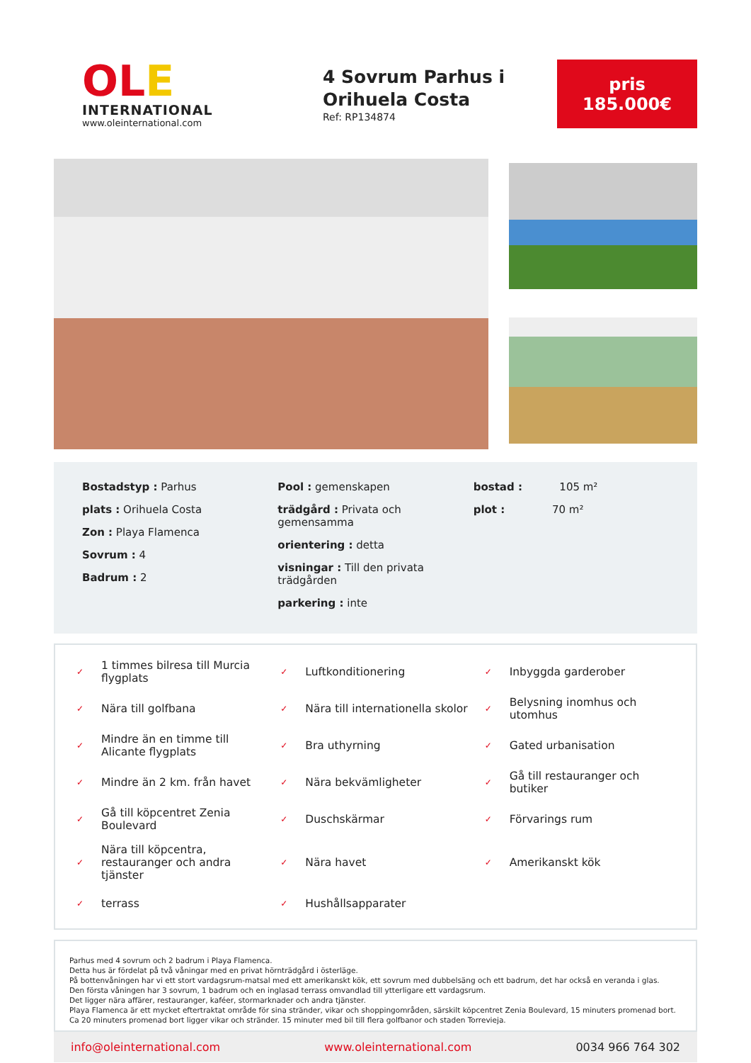OLE
INTERNATIONAL
www.oleinternational.com
4 Sovrum Parhus i Orihuela Costa
Ref: RP134874
pris
185.000€
Bostadstyp : Parhus
plats : Orihuela Costa
Zon : Playa Flamenca
Sovrum : 4
Badrum : 2
Pool : gemenskapen
trädgård : Privata och gemensamma
orientering : detta
visningar : Till den privata trädgården
parkering : inte
bostad : 105 m²
plot : 70 m²
✓ 1 timmes bilresa till Murcia flygplats
✓ Luftkonditionering
✓ Inbyggda garderober
✓ Nära till golfbana
✓ Nära till internationella skolor
✓ Belysning inomhus och utomhus
✓ Mindre än en timme till Alicante flygplats
✓ Bra uthyrning
✓ Gated urbanisation
✓ Mindre än 2 km. från havet
✓ Nära bekvämligheter
✓ Gå till restauranger och butiker
✓ Gå till köpcentret Zenia Boulevard
✓ Duschskärmar
✓ Förvarings rum
✓ Nära till köpcentra, restauranger och andra tjänster
✓ Nära havet
✓ Amerikanskt kök
✓ terrass
✓ Hushållsapparater
Parhus med 4 sovrum och 2 badrum i Playa Flamenca.
Detta hus är fördelat på två våningar med en privat hörnträdgård i österläge.
På bottenvåningen har vi ett stort vardagsrum-matsal med ett amerikanskt kök, ett sovrum med dubbelsäng och ett badrum, det har också en veranda i glas.
Den första våningen har 3 sovrum, 1 badrum och en inglasad terrass omvandlad till ytterligare ett vardagsrum.
Det ligger nära affärer, restauranger, kaféer, stormarknader och andra tjänster.
Playa Flamenca är ett mycket eftertraktat område för sina stränder, vikar och shoppingområden, särskilt köpcentret Zenia Boulevard, 15 minuters promenad bort. Ca 20 minuters promenad bort ligger vikar och stränder. 15 minuter med bil till flera golfbanor och staden Torrevieja.
info@oleinternational.com www.oleinternational.com 0034 966 764 302